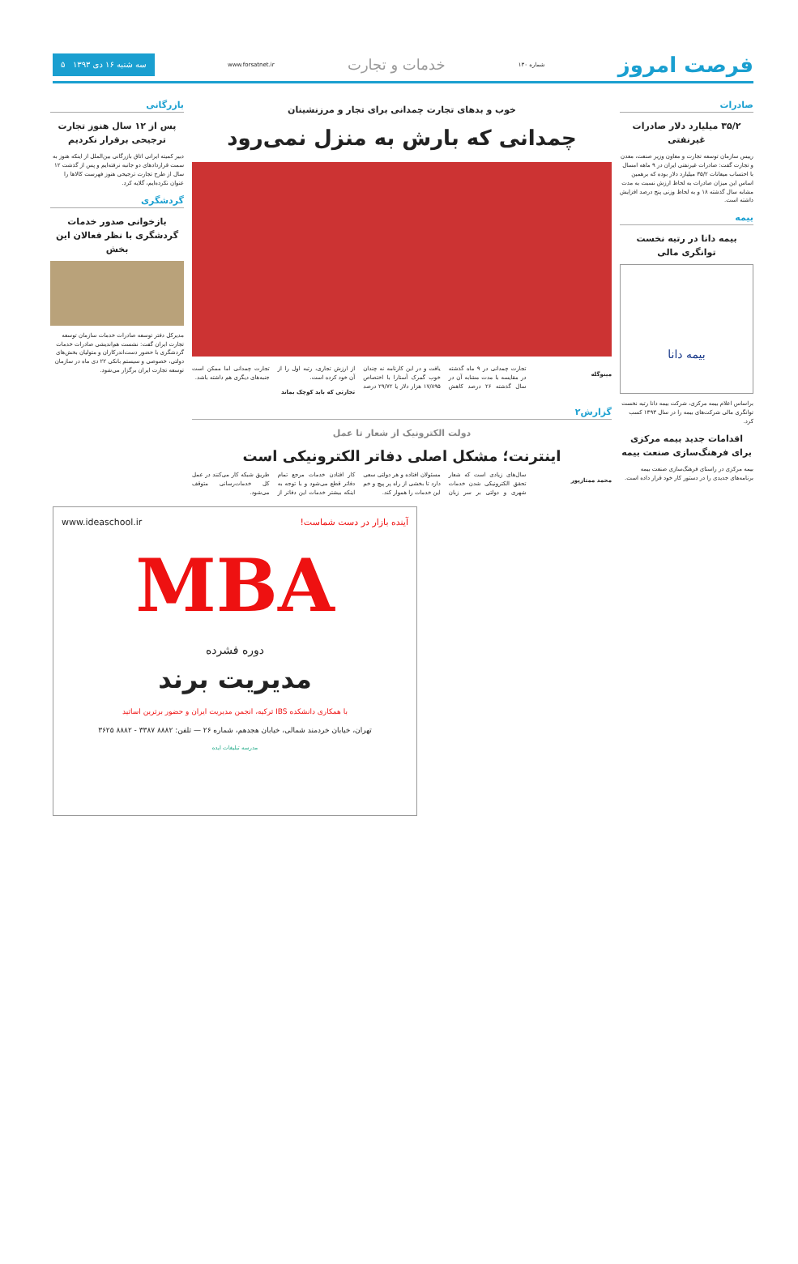فرصت امروز شماره ۱۳۰ خدمات و تجارت www.forsatnet.ir سه شنبه ۱۶ دی ۱۳۹۳ ۵
صادرات
۳۵/۲ میلیارد دلار صادرات غیرنفتی
رییس سازمان توسعه تجارت و معاون وزیر صنعت، معدن و تجارت گفت: صادرات غیرنفتی ایران در ۹ ماهه امسال با احتساب میعانات ۳۵/۲ میلیارد دلار بوده که برهمین اساس این میزان صادرات به لحاظ ارزش نسبت به مدت مشابه سال گذشته ۱۸ و به لحاظ وزنی پنج درصد افزایش داشته است.
بیمه
بیمه دانا در رتبه نخست توانگری مالی
بیمه دانا
براساس اعلام بیمه مرکزی، شرکت بیمه دانا رتبه نخست توانگری مالی شرکت‌های بیمه را در سال ۱۳۹۳ کسب کرد.
اقدامات جدید بیمه مرکزی برای فرهنگ‌سازی صنعت بیمه
بیمه مرکزی در راستای فرهنگ‌سازی صنعت بیمه برنامه‌های جدیدی را در دستور کار خود قرار داده است.
خوب و بدهای تجارت چمدانی برای تجار و مرزنشینان
چمدانی که بارش به منزل نمی‌رود
مینوگله
تجارت چمدانی در ۹ ماه گذشته در مقایسه با مدت مشابه آن در سال گذشته ۲۶ درصد کاهش یافت و در این کارنامه نه چندان خوب گمرک آستارا با اختصاص ۱۷/۸۹۵ هزار دلار یا ۲۹/۷۲ درصد از ارزش تجاری، رتبه اول را از آن خود کرده است.
تجارتی که باید کوچک بماند
تجارت چمدانی اما ممکن است جنبه‌های دیگری هم داشته باشد.
گزارش۲
دولت الکترونیک از شعار تا عمل
اینترنت؛ مشکل اصلی دفاتر الکترونیکی است
محمد ممتازپور
سال‌های زیادی است که شعار تحقق الکترونیکی شدن خدمات شهری و دولتی بر سر زبان مسئولان افتاده و هر دولتی سعی دارد تا بخشی از راه پر پیچ و خم این خدمات را هموار کند.
کار افتادن خدمات مرجع تمام دفاتر قطع می‌شود و با توجه به اینکه بیشتر خدمات این دفاتر از طریق شبکه کار می‌کنند در عمل کل خدمات‌رسانی متوقف می‌شود.
بازرگانی
پس از ۱۲ سال هنوز تجارت ترجیحی برقرار نکردیم
دبیر کمیته ایرانی اتاق بازرگانی بین‌الملل از اینکه هنوز به سمت قراردادهای دو جانبه نرفته‌ایم و پس از گذشت ۱۲ سال از طرح تجارت ترجیحی هنوز فهرست کالاها را عنوان نکرده‌ایم، گلایه کرد.
گردشگری
بازخوانی صدور خدمات گردشگری با نظر فعالان این بخش
مدیرکل دفتر توسعه صادرات خدمات سازمان توسعه تجارت ایران گفت: نشست هم‌اندیشی صادرات خدمات گردشگری با حضور دست‌اندرکاران و متولیان بخش‌های دولتی، خصوصی و سیستم بانکی ۲۲ دی ماه در سازمان توسعه تجارت ایران برگزار می‌شود.
آینده بازار در دست شماست! www.ideaschool.ir
MBA
دوره فشرده
مدیریت برند
با همکاری دانشکده IBS ترکیه، انجمن مدیریت ایران و حضور برترین اساتید
تهران، خیابان خردمند شمالی، خیابان هجدهم، شماره ۲۶ — تلفن: ۸۸۸۲ ۳۳۸۷ - ۸۸۸۲ ۳۶۲۵
مدرسه تبلیغات ایده